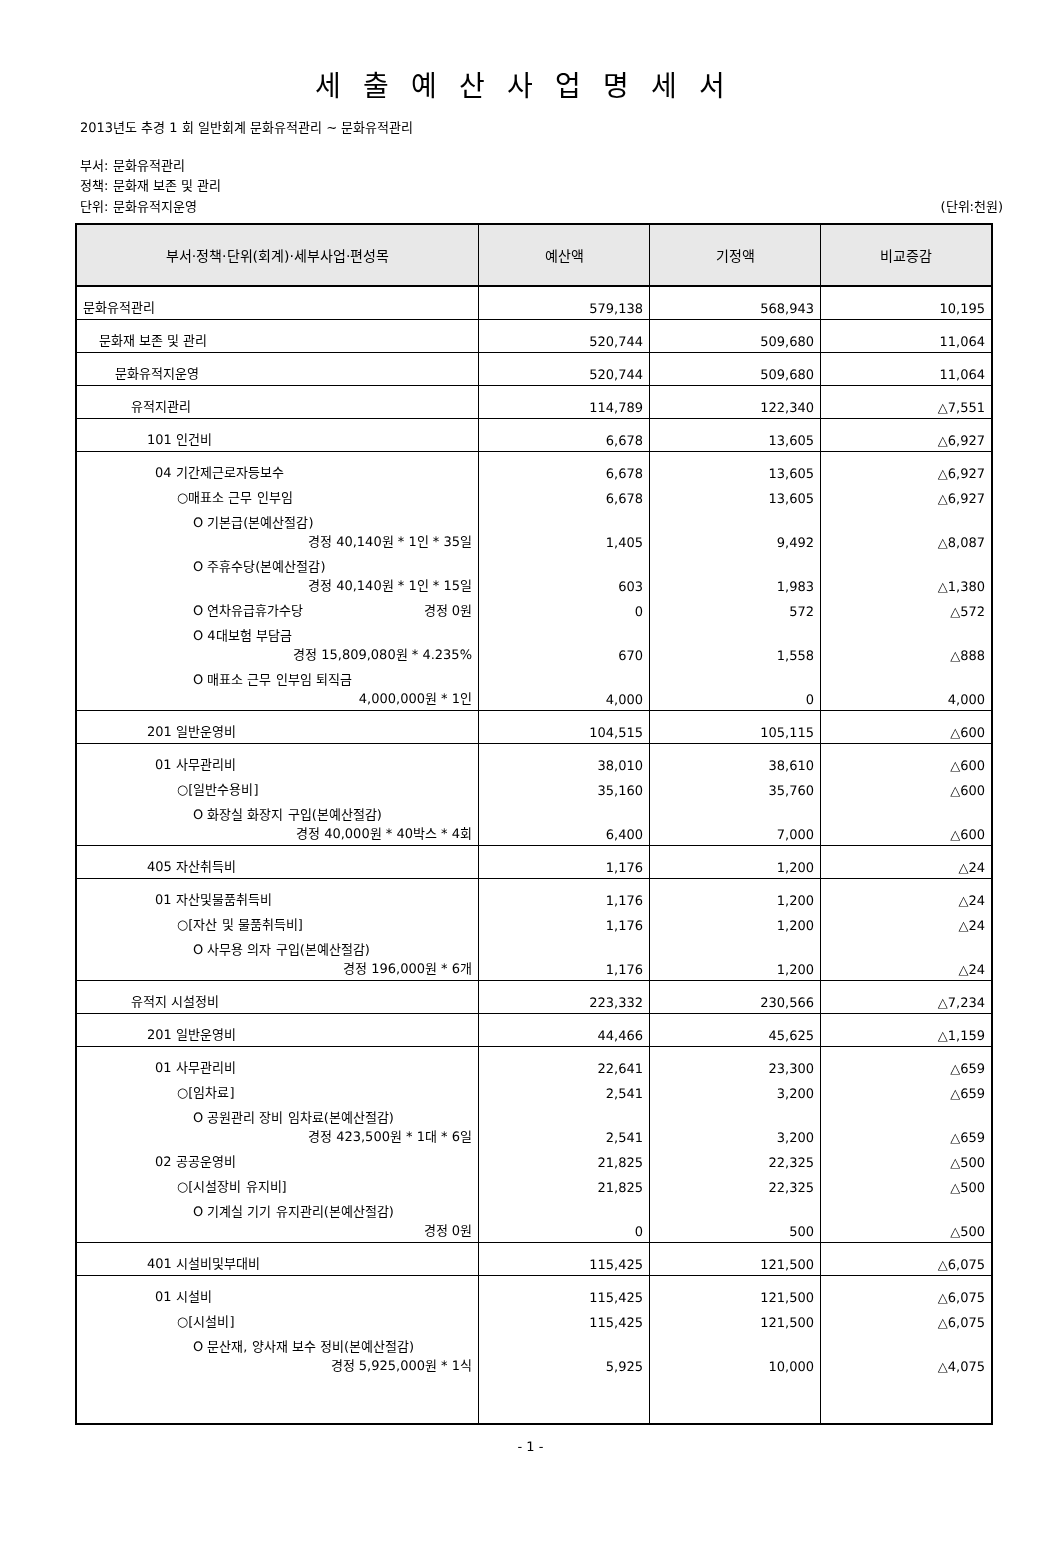세출예산사업명세서
2013년도 추경 1 회 일반회계 문화유적관리 ~ 문화유적관리
부서: 문화유적관리
정책: 문화재 보존 및 관리
단위: 문화유적지운영 (단위:천원)
| 부서·정책·단위(회계)·세부사업·편성목 | 예산액 | 기정액 | 비교증감 |
| --- | --- | --- | --- |
| 문화유적관리 | 579,138 | 568,943 | 10,195 |
| 문화재 보존 및 관리 | 520,744 | 509,680 | 11,064 |
| 문화유적지운영 | 520,744 | 509,680 | 11,064 |
| 유적지관리 | 114,789 | 122,340 | △7,551 |
| 101 인건비 | 6,678 | 13,605 | △6,927 |
| 04 기간제근로자등보수 | 6,678 | 13,605 | △6,927 |
| ○매표소 근무 인부임 | 6,678 | 13,605 | △6,927 |
| O 기본급(본예산절감) 경정 40,140원 * 1인 * 35일 | 1,405 | 9,492 | △8,087 |
| O 주휴수당(본예산절감) 경정 40,140원 * 1인 * 15일 | 603 | 1,983 | △1,380 |
| O 연차유급휴가수당 경정 0원 | 0 | 572 | △572 |
| O 4대보험 부담금 경정 15,809,080원 * 4.235% | 670 | 1,558 | △888 |
| O 매표소 근무 인부임 퇴직금 4,000,000원 * 1인 | 4,000 | 0 | 4,000 |
| 201 일반운영비 | 104,515 | 105,115 | △600 |
| 01 사무관리비 | 38,010 | 38,610 | △600 |
| ○[일반수용비] | 35,160 | 35,760 | △600 |
| O 화장실 화장지 구입(본예산절감) 경정 40,000원 * 40박스 * 4회 | 6,400 | 7,000 | △600 |
| 405 자산취득비 | 1,176 | 1,200 | △24 |
| 01 자산및물품취득비 | 1,176 | 1,200 | △24 |
| ○[자산 및 물품취득비] | 1,176 | 1,200 | △24 |
| O 사무용 의자 구입(본예산절감) 경정 196,000원 * 6개 | 1,176 | 1,200 | △24 |
| 유적지 시설정비 | 223,332 | 230,566 | △7,234 |
| 201 일반운영비 | 44,466 | 45,625 | △1,159 |
| 01 사무관리비 | 22,641 | 23,300 | △659 |
| ○[임차료] | 2,541 | 3,200 | △659 |
| O 공원관리 장비 임차료(본예산절감) 경정 423,500원 * 1대 * 6일 | 2,541 | 3,200 | △659 |
| 02 공공운영비 | 21,825 | 22,325 | △500 |
| ○[시설장비 유지비] | 21,825 | 22,325 | △500 |
| O 기계실 기기 유지관리(본예산절감) 경정 0원 | 0 | 500 | △500 |
| 401 시설비및부대비 | 115,425 | 121,500 | △6,075 |
| 01 시설비 | 115,425 | 121,500 | △6,075 |
| ○[시설비] | 115,425 | 121,500 | △6,075 |
| O 문산재, 양사재 보수 정비(본예산절감) 경정 5,925,000원 * 1식 | 5,925 | 10,000 | △4,075 |
- 1 -